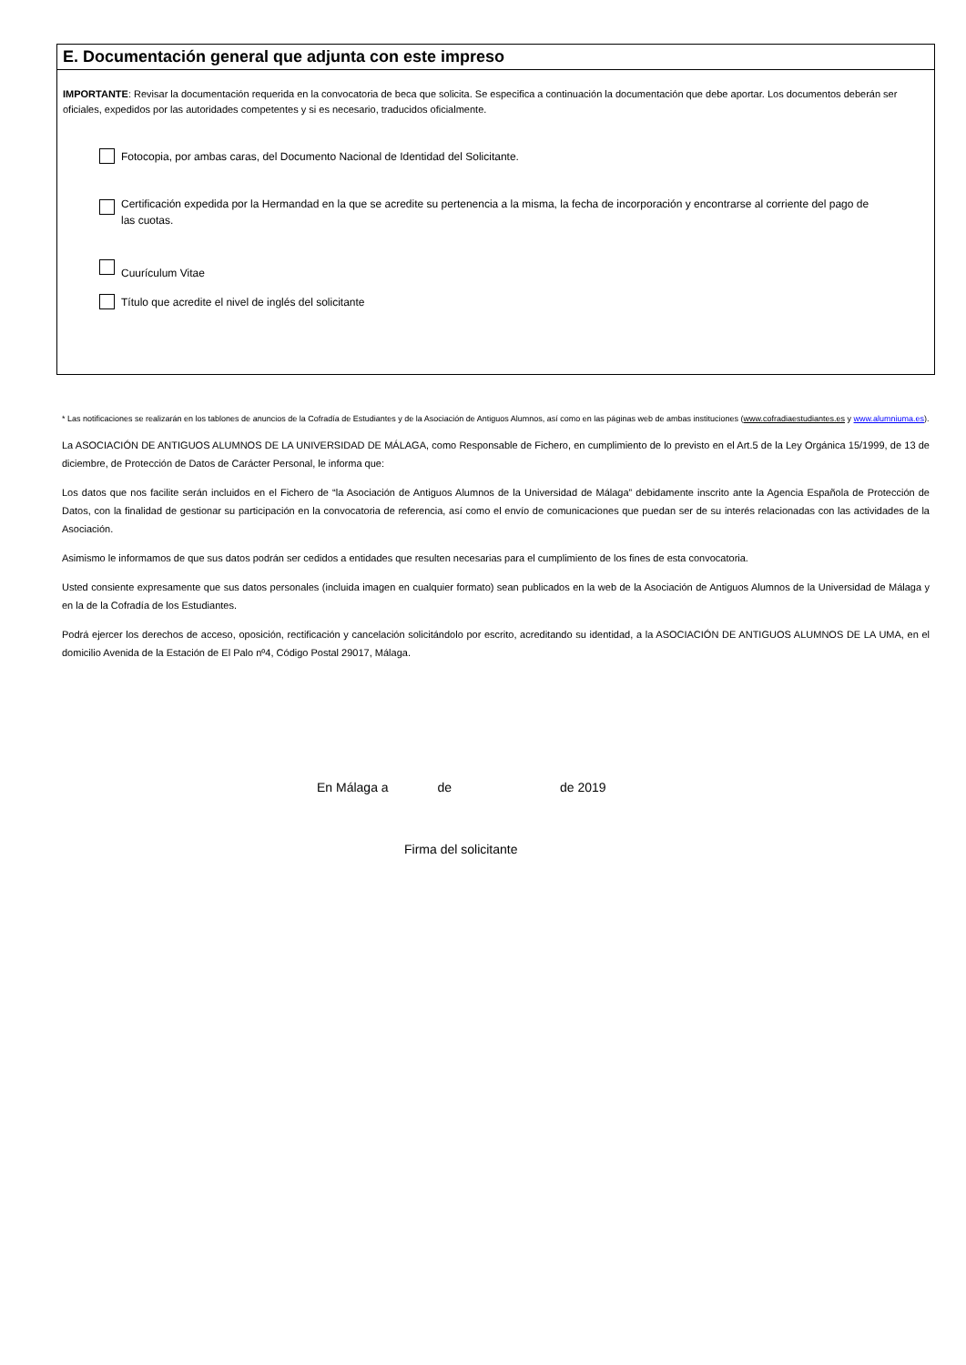E. Documentación general que adjunta con este impreso
IMPORTANTE: Revisar la documentación requerida en la convocatoria de beca que solicita. Se especifica a continuación la documentación que debe aportar. Los documentos deberán ser oficiales, expedidos por las autoridades competentes y si es necesario, traducidos oficialmente.
Fotocopia, por ambas caras, del Documento Nacional de Identidad del Solicitante.
Certificación expedida por la Hermandad en la que se acredite su pertenencia a la misma, la fecha de incorporación y encontrarse al corriente del pago de las cuotas.
Cuurículum Vitae
Título que acredite el nivel de inglés del solicitante
* Las notificaciones se realizarán en los tablones de anuncios de la Cofradía de Estudiantes y de la Asociación de Antiguos Alumnos, así como en las páginas web de ambas instituciones (www.cofradiaestudiantes.es y www.alumniuma.es).
La ASOCIACIÓN DE ANTIGUOS ALUMNOS DE LA UNIVERSIDAD DE MÁLAGA, como Responsable de Fichero, en cumplimiento de lo previsto en el Art.5 de la Ley Orgánica 15/1999, de 13 de diciembre, de Protección de Datos de Carácter Personal, le informa que:
Los datos que nos facilite serán incluidos en el Fichero de “la Asociación de Antiguos Alumnos de la Universidad de Málaga” debidamente inscrito ante la Agencia Española de Protección de Datos, con la finalidad de gestionar su participación en la convocatoria de referencia, así como el envío de comunicaciones que puedan ser de su interés relacionadas con las actividades de la Asociación.
Asimismo le informamos de que sus datos podrán ser cedidos a entidades que resulten necesarias para el cumplimiento de los fines de esta convocatoria.
Usted consiente expresamente que sus datos personales (incluida imagen en cualquier formato) sean publicados en la web de la Asociación de Antiguos Alumnos de la Universidad de Málaga y en la de la Cofradía de los Estudiantes.
Podrá ejercer los derechos de acceso, oposición, rectificación y cancelación solicitándolo por escrito, acreditando su identidad, a la ASOCIACIÓN DE ANTIGUOS ALUMNOS DE LA UMA, en el domicilio Avenida de la Estación de El Palo nº4, Código Postal 29017, Málaga.
En Málaga a de de 2019
Firma del solicitante